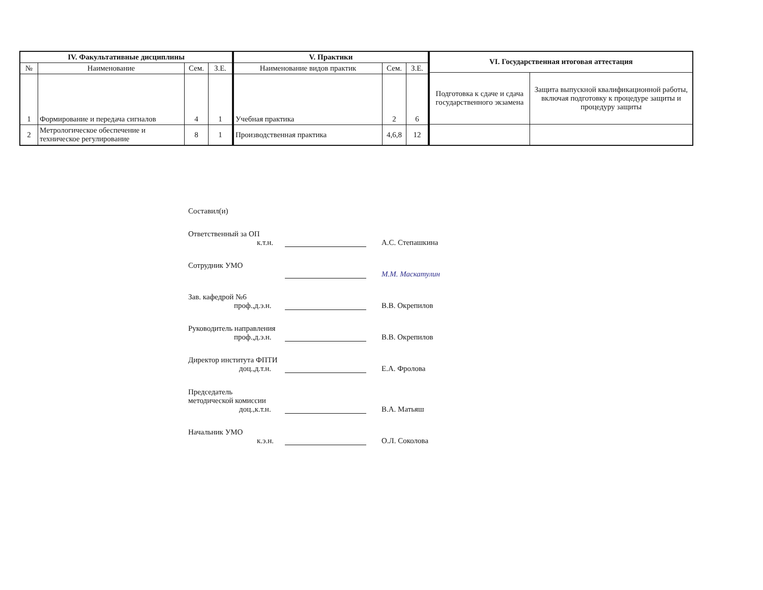| IV. Факультативные дисциплины | | | |
| --- | --- | --- | --- |
| № | Наименование | Сем. | З.Е. |
| 1 | Формирование и передача сигналов | 4 | 1 |
| 2 | Метрологическое обеспечение и техническое регулирование | 8 | 1 |
| V. Практики | | |
| --- | --- | --- |
| Наименование видов практик | Сем. | З.Е. |
| Учебная практика | 2 | 6 |
| Производственная практика | 4,6,8 | 12 |
| VI. Государственная итоговая аттестация | |
| --- | --- |
| Подготовка к сдаче и сдача государственного экзамена | Защита выпускной квалификационной работы, включая подготовку к процедуре защиты и процедуру защиты |
Составил(и)
Ответственный за ОП
к.т.н.
А.С. Степашкина
Сотрудник УМО
М.М. Маскатулин
Зав. кафедрой №6
проф.,д.э.н.
В.В. Окрепилов
Руководитель направления
проф.,д.э.н.
В.В. Окрепилов
Директор института ФПТИ
доц.,д.т.н.
Е.А. Фролова
Председатель
методической комиссии
доц.,к.т.н.
В.А. Матьяш
Начальник УМО
к.э.н.
О.Л. Соколова